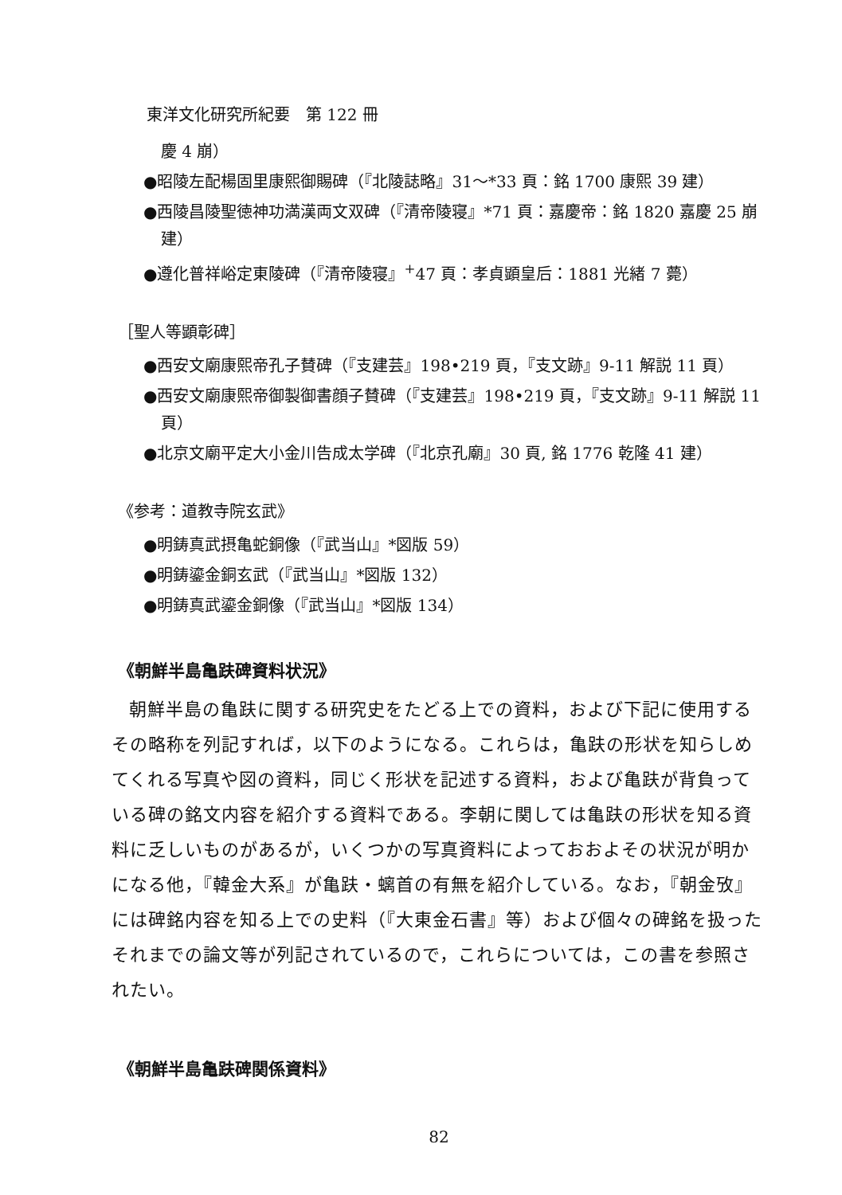東洋文化研究所紀要　第 122 冊
慶 4 崩）
●昭陵左配楊固里康熙御賜碑（『北陵誌略』31～*33 頁：銘 1700 康熙 39 建）
●西陵昌陵聖徳神功満漢両文双碑（『清帝陵寝』*71 頁：嘉慶帝：銘 1820 嘉慶 25 崩建）
●遵化普祥峪定東陵碑（『清帝陵寝』<sup>+</sup>47 頁：孝貞顕皇后：1881 光緒 7 薨）
［聖人等顕彰碑］
●西安文廟康熙帝孔子賛碑（『支建芸』198•219 頁，『支文跡』9-11 解説 11 頁）
●西安文廟康熙帝御製御書顔子賛碑（『支建芸』198•219 頁，『支文跡』9-11 解説 11 頁）
●北京文廟平定大小金川告成太学碑（『北京孔廟』30 頁, 銘 1776 乾隆 41 建）
《参考：道教寺院玄武》
●明鋳真武摂亀蛇銅像（『武当山』*図版 59）
●明鋳鎏金銅玄武（『武当山』*図版 132）
●明鋳真武鎏金銅像（『武当山』*図版 134）
《朝鮮半島亀趺碑資料状況》
朝鮮半島の亀趺に関する研究史をたどる上での資料，および下記に使用するその略称を列記すれば，以下のようになる。これらは，亀趺の形状を知らしめてくれる写真や図の資料，同じく形状を記述する資料，および亀趺が背負っている碑の銘文内容を紹介する資料である。李朝に関しては亀趺の形状を知る資料に乏しいものがあるが，いくつかの写真資料によっておおよその状況が明かになる他，『韓金大系』が亀趺・螭首の有無を紹介している。なお，『朝金攷』には碑銘内容を知る上での史料（『大東金石書』等）および個々の碑銘を扱ったそれまでの論文等が列記されているので，これらについては，この書を参照されたい。
《朝鮮半島亀趺碑関係資料》
82